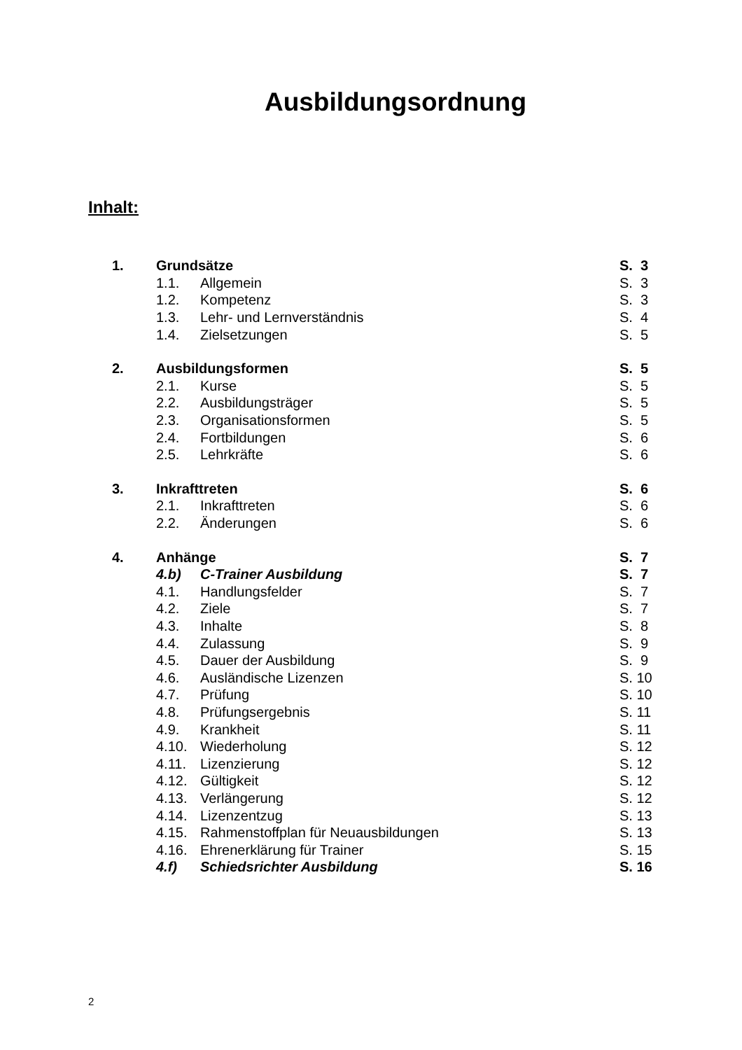Ausbildungsordnung
Inhalt:
| 1. | Grundsätze | | S. 3 |
| | 1.1. | Allgemein | S. 3 |
| | 1.2. | Kompetenz | S. 3 |
| | 1.3. | Lehr- und Lernverständnis | S. 4 |
| | 1.4. | Zielsetzungen | S. 5 |
| 2. | Ausbildungsformen | | S. 5 |
| | 2.1. | Kurse | S. 5 |
| | 2.2. | Ausbildungsträger | S. 5 |
| | 2.3. | Organisationsformen | S. 5 |
| | 2.4. | Fortbildungen | S. 6 |
| | 2.5. | Lehrkräfte | S. 6 |
| 3. | Inkrafttreten | | S. 6 |
| | 2.1. | Inkrafttreten | S. 6 |
| | 2.2. | Änderungen | S. 6 |
| 4. | Anhänge | | S. 7 |
| | 4.b) | C-Trainer Ausbildung | S. 7 |
| | 4.1. | Handlungsfelder | S. 7 |
| | 4.2. | Ziele | S. 7 |
| | 4.3. | Inhalte | S. 8 |
| | 4.4. | Zulassung | S. 9 |
| | 4.5. | Dauer der Ausbildung | S. 9 |
| | 4.6. | Ausländische Lizenzen | S. 10 |
| | 4.7. | Prüfung | S. 10 |
| | 4.8. | Prüfungsergebnis | S. 11 |
| | 4.9. | Krankheit | S. 11 |
| | 4.10. | Wiederholung | S. 12 |
| | 4.11. | Lizenzierung | S. 12 |
| | 4.12. | Gültigkeit | S. 12 |
| | 4.13. | Verlängerung | S. 12 |
| | 4.14. | Lizenzentzug | S. 13 |
| | 4.15. | Rahmenstoffplan für Neuausbildungen | S. 13 |
| | 4.16. | Ehrenerklärung für Trainer | S. 15 |
| | 4.f) | Schiedsrichter Ausbildung | S. 16 |
2